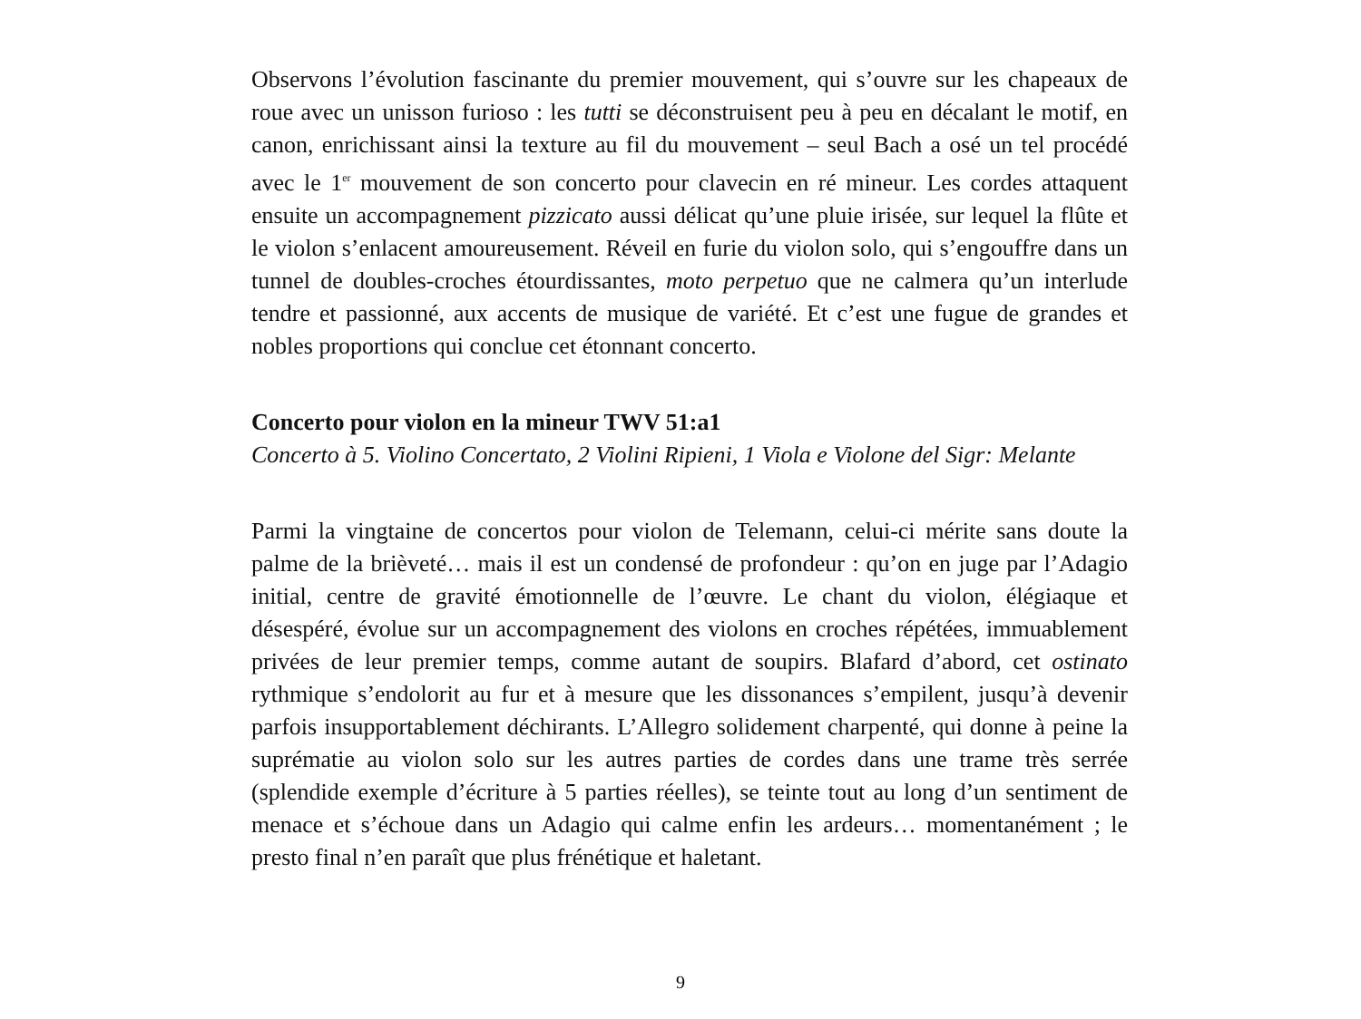Observons l’évolution fascinante du premier mouvement, qui s’ouvre sur les chapeaux de roue avec un unisson furioso : les tutti se déconstruisent peu à peu en décalant le motif, en canon, enrichissant ainsi la texture au fil du mouvement – seul Bach a osé un tel procédé avec le 1<sup>er</sup> mouvement de son concerto pour clavecin en ré mineur. Les cordes attaquent ensuite un accompagnement pizzicato aussi délicat qu’une pluie irisée, sur lequel la flûte et le violon s’enlacent amoureusement. Réveil en furie du violon solo, qui s’engouffre dans un tunnel de doubles-croches étourdissantes, moto perpetuo que ne calmera qu’un interlude tendre et passionné, aux accents de musique de variété. Et c’est une fugue de grandes et nobles proportions qui conclue cet étonnant concerto.
Concerto pour violon en la mineur TWV 51:a1
Concerto à 5. Violino Concertato, 2 Violini Ripieni, 1 Viola e Violone del Sigr: Melante
Parmi la vingtaine de concertos pour violon de Telemann, celui-ci mérite sans doute la palme de la brièveté… mais il est un condensé de profondeur : qu’on en juge par l’Adagio initial, centre de gravité émotionnelle de l’œuvre. Le chant du violon, élégiaque et désespéré, évolue sur un accompagnement des violons en croches répétées, immuablement privées de leur premier temps, comme autant de soupirs. Blafard d’abord, cet ostinato rythmique s’endolorit au fur et à mesure que les dissonances s’empilent, jusqu’à devenir parfois insupportablement déchirants. L’Allegro solidement charpenté, qui donne à peine la suprématie au violon solo sur les autres parties de cordes dans une trame très serrée (splendide exemple d’écriture à 5 parties réelles), se teinte tout au long d’un sentiment de menace et s’échoue dans un Adagio qui calme enfin les ardeurs… momentanément ; le presto final n’en paraît que plus frénétique et haletant.
9